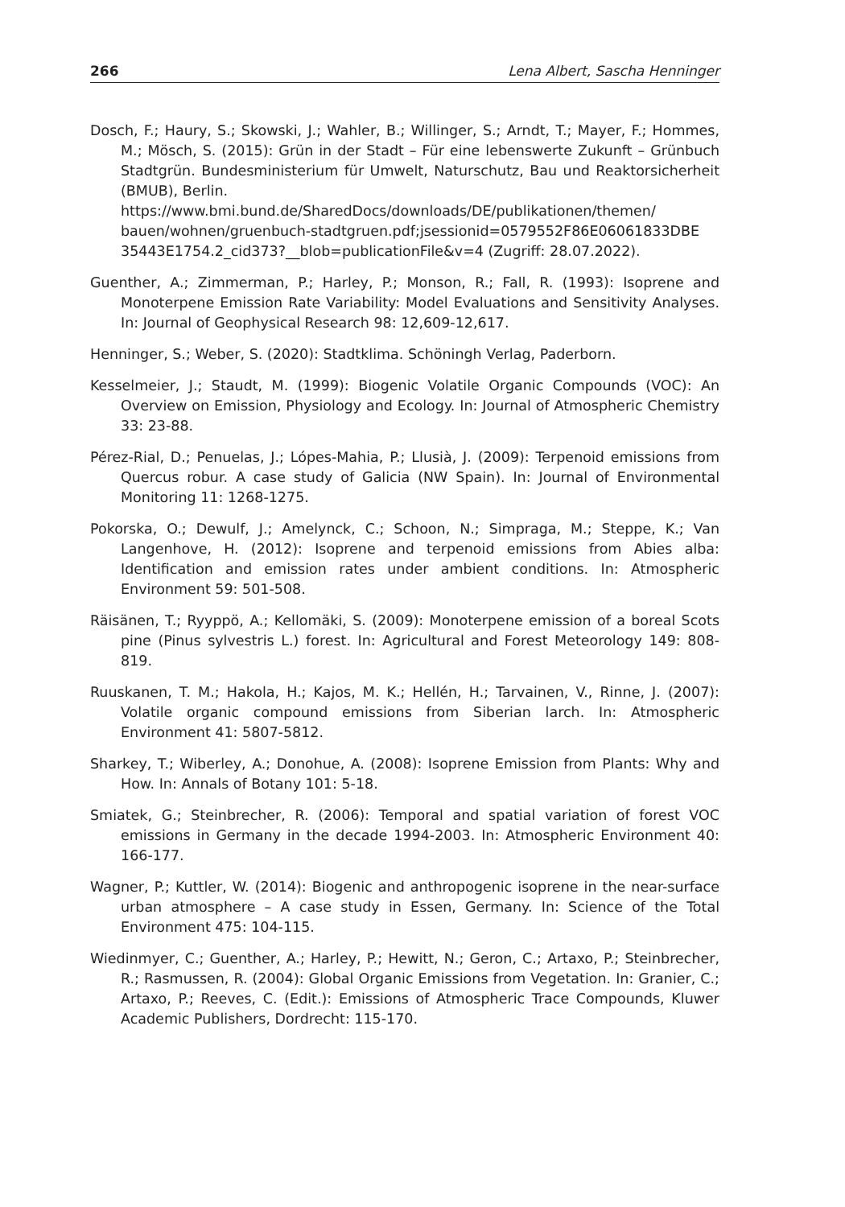266 Lena Albert, Sascha Henninger
Dosch, F.; Haury, S.; Skowski, J.; Wahler, B.; Willinger, S.; Arndt, T.; Mayer, F.; Hommes, M.; Mösch, S. (2015): Grün in der Stadt – Für eine lebenswerte Zukunft – Grünbuch Stadtgrün. Bundesministerium für Umwelt, Naturschutz, Bau und Reaktorsicherheit (BMUB), Berlin.
https://www.bmi.bund.de/SharedDocs/downloads/DE/publikationen/themen/ bauen/wohnen/gruenbuch-stadtgruen.pdf;jsessionid=0579552F86E06061833DBE 35443E1754.2_cid373?__blob=publicationFile&v=4 (Zugriff: 28.07.2022).
Guenther, A.; Zimmerman, P.; Harley, P.; Monson, R.; Fall, R. (1993): Isoprene and Monoterpene Emission Rate Variability: Model Evaluations and Sensitivity Analyses. In: Journal of Geophysical Research 98: 12,609-12,617.
Henninger, S.; Weber, S. (2020): Stadtklima. Schöningh Verlag, Paderborn.
Kesselmeier, J.; Staudt, M. (1999): Biogenic Volatile Organic Compounds (VOC): An Overview on Emission, Physiology and Ecology. In: Journal of Atmospheric Chemistry 33: 23-88.
Pérez-Rial, D.; Penuelas, J.; Lópes-Mahia, P.; Llusià, J. (2009): Terpenoid emissions from Quercus robur. A case study of Galicia (NW Spain). In: Journal of Environmental Monitoring 11: 1268-1275.
Pokorska, O.; Dewulf, J.; Amelynck, C.; Schoon, N.; Simpraga, M.; Steppe, K.; Van Langenhove, H. (2012): Isoprene and terpenoid emissions from Abies alba: Identification and emission rates under ambient conditions. In: Atmospheric Environment 59: 501-508.
Räisänen, T.; Ryyppö, A.; Kellomäki, S. (2009): Monoterpene emission of a boreal Scots pine (Pinus sylvestris L.) forest. In: Agricultural and Forest Meteorology 149: 808-819.
Ruuskanen, T. M.; Hakola, H.; Kajos, M. K.; Hellén, H.; Tarvainen, V., Rinne, J. (2007): Volatile organic compound emissions from Siberian larch. In: Atmospheric Environment 41: 5807-5812.
Sharkey, T.; Wiberley, A.; Donohue, A. (2008): Isoprene Emission from Plants: Why and How. In: Annals of Botany 101: 5-18.
Smiatek, G.; Steinbrecher, R. (2006): Temporal and spatial variation of forest VOC emissions in Germany in the decade 1994-2003. In: Atmospheric Environment 40: 166-177.
Wagner, P.; Kuttler, W. (2014): Biogenic and anthropogenic isoprene in the near-surface urban atmosphere – A case study in Essen, Germany. In: Science of the Total Environment 475: 104-115.
Wiedinmyer, C.; Guenther, A.; Harley, P.; Hewitt, N.; Geron, C.; Artaxo, P.; Steinbrecher, R.; Rasmussen, R. (2004): Global Organic Emissions from Vegetation. In: Granier, C.; Artaxo, P.; Reeves, C. (Edit.): Emissions of Atmospheric Trace Compounds, Kluwer Academic Publishers, Dordrecht: 115-170.